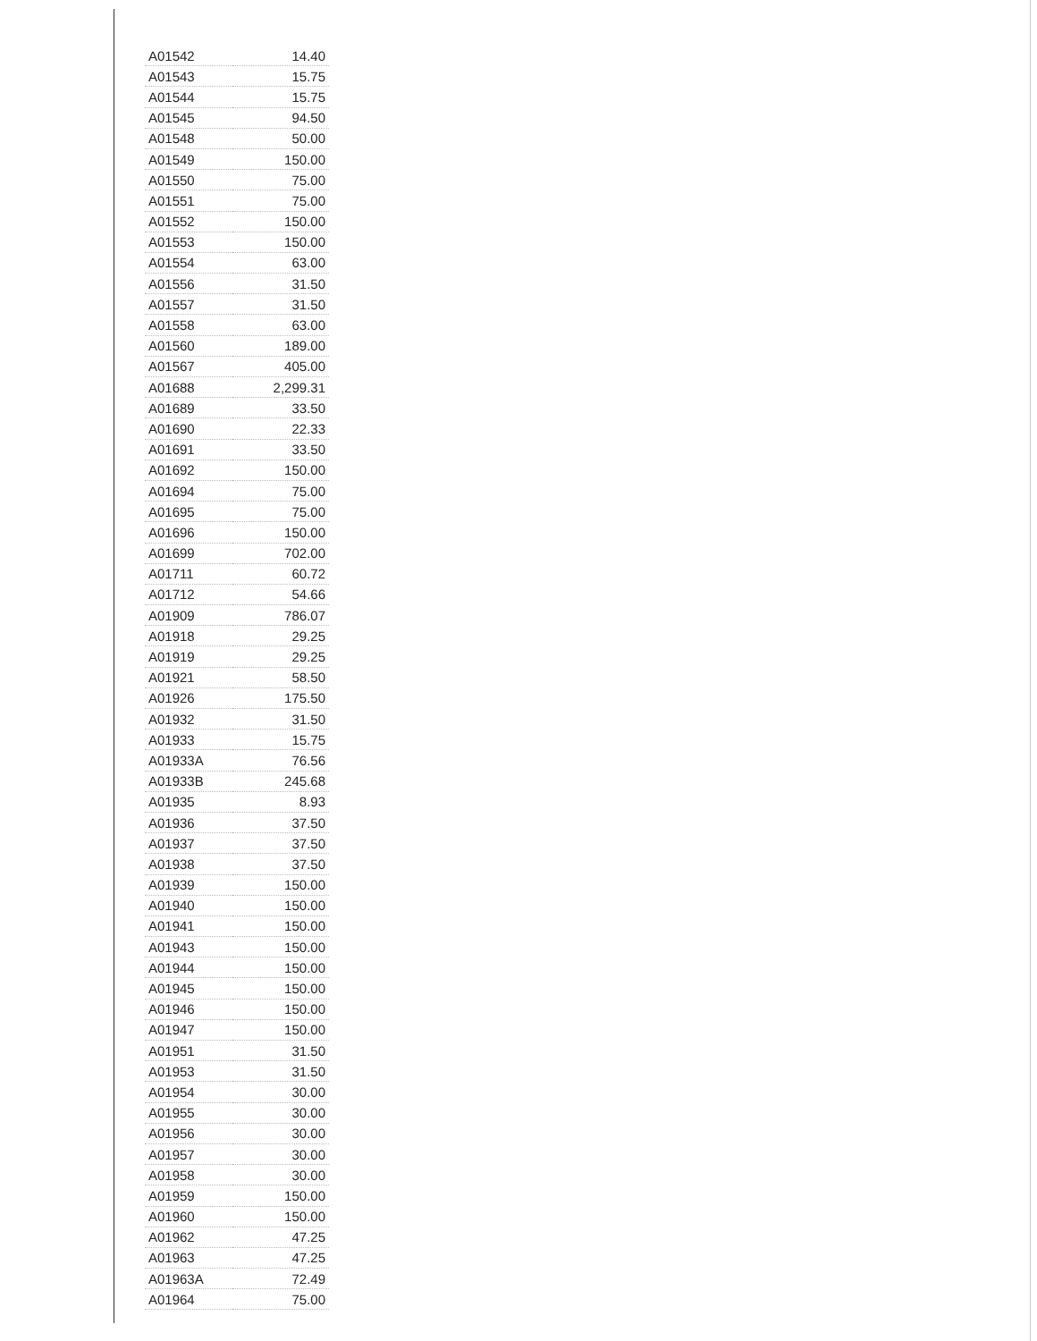| A01542 | 14.40 |
| A01543 | 15.75 |
| A01544 | 15.75 |
| A01545 | 94.50 |
| A01548 | 50.00 |
| A01549 | 150.00 |
| A01550 | 75.00 |
| A01551 | 75.00 |
| A01552 | 150.00 |
| A01553 | 150.00 |
| A01554 | 63.00 |
| A01556 | 31.50 |
| A01557 | 31.50 |
| A01558 | 63.00 |
| A01560 | 189.00 |
| A01567 | 405.00 |
| A01688 | 2,299.31 |
| A01689 | 33.50 |
| A01690 | 22.33 |
| A01691 | 33.50 |
| A01692 | 150.00 |
| A01694 | 75.00 |
| A01695 | 75.00 |
| A01696 | 150.00 |
| A01699 | 702.00 |
| A01711 | 60.72 |
| A01712 | 54.66 |
| A01909 | 786.07 |
| A01918 | 29.25 |
| A01919 | 29.25 |
| A01921 | 58.50 |
| A01926 | 175.50 |
| A01932 | 31.50 |
| A01933 | 15.75 |
| A01933A | 76.56 |
| A01933B | 245.68 |
| A01935 | 8.93 |
| A01936 | 37.50 |
| A01937 | 37.50 |
| A01938 | 37.50 |
| A01939 | 150.00 |
| A01940 | 150.00 |
| A01941 | 150.00 |
| A01943 | 150.00 |
| A01944 | 150.00 |
| A01945 | 150.00 |
| A01946 | 150.00 |
| A01947 | 150.00 |
| A01951 | 31.50 |
| A01953 | 31.50 |
| A01954 | 30.00 |
| A01955 | 30.00 |
| A01956 | 30.00 |
| A01957 | 30.00 |
| A01958 | 30.00 |
| A01959 | 150.00 |
| A01960 | 150.00 |
| A01962 | 47.25 |
| A01963 | 47.25 |
| A01963A | 72.49 |
| A01964 | 75.00 |